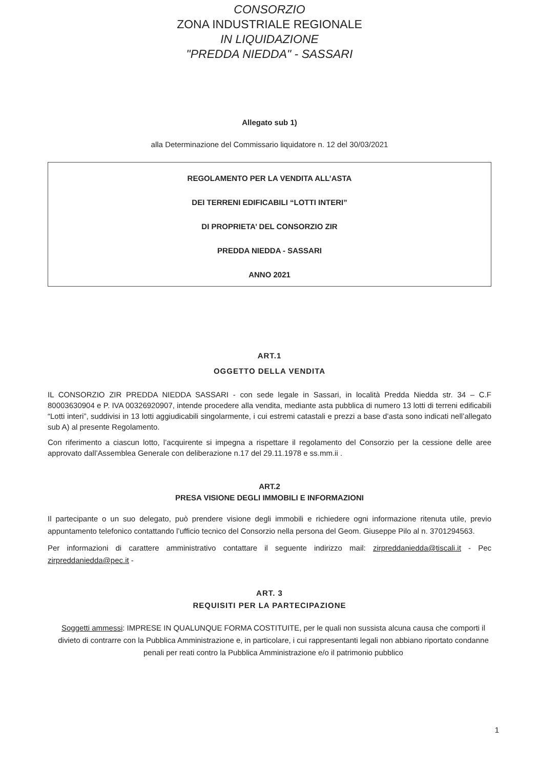CONSORZIO
ZONA INDUSTRIALE REGIONALE
IN LIQUIDAZIONE
"PREDDA NIEDDA" - SASSARI
Allegato sub 1)
alla Determinazione del Commissario liquidatore n. 12 del 30/03/2021
REGOLAMENTO PER LA VENDITA ALL’ASTA
DEI TERRENI EDIFICABILI “LOTTI INTERI”
DI PROPRIETA’ DEL CONSORZIO ZIR
PREDDA NIEDDA - SASSARI
ANNO 2021
ART.1
OGGETTO DELLA VENDITA
IL CONSORZIO ZIR PREDDA NIEDDA SASSARI - con sede legale in Sassari, in località Predda Niedda str. 34 – C.F 80003630904 e P. IVA 00326920907, intende procedere alla vendita, mediante asta pubblica di numero 13 lotti di terreni edificabili “Lotti interi”, suddivisi in 13 lotti aggiudicabili singolarmente, i cui estremi catastali e prezzi a base d’asta sono indicati nell’allegato sub A) al presente Regolamento.
Con riferimento a ciascun lotto, l’acquirente si impegna a rispettare il regolamento del Consorzio per la cessione delle aree approvato dall’Assemblea Generale con deliberazione n.17 del 29.11.1978 e ss.mm.ii .
ART.2
PRESA VISIONE DEGLI IMMOBILI E INFORMAZIONI
Il partecipante o un suo delegato, può prendere visione degli immobili e richiedere ogni informazione ritenuta utile, previo appuntamento telefonico contattando l’ufficio tecnico del Consorzio nella persona del Geom. Giuseppe Pilo al n. 3701294563.
Per informazioni di carattere amministrativo contattare il seguente indirizzo mail: zirpreddaniedda@tiscali.it - Pec zirpreddaniedda@pec.it -
ART. 3
REQUISITI PER LA PARTECIPAZIONE
Soggetti ammessi: IMPRESE IN QUALUNQUE FORMA COSTITUITE, per le quali non sussista alcuna causa che comporti il divieto di contrarre con la Pubblica Amministrazione e, in particolare, i cui rappresentanti legali non abbiano riportato condanne penali per reati contro la Pubblica Amministrazione e/o il patrimonio pubblico
1